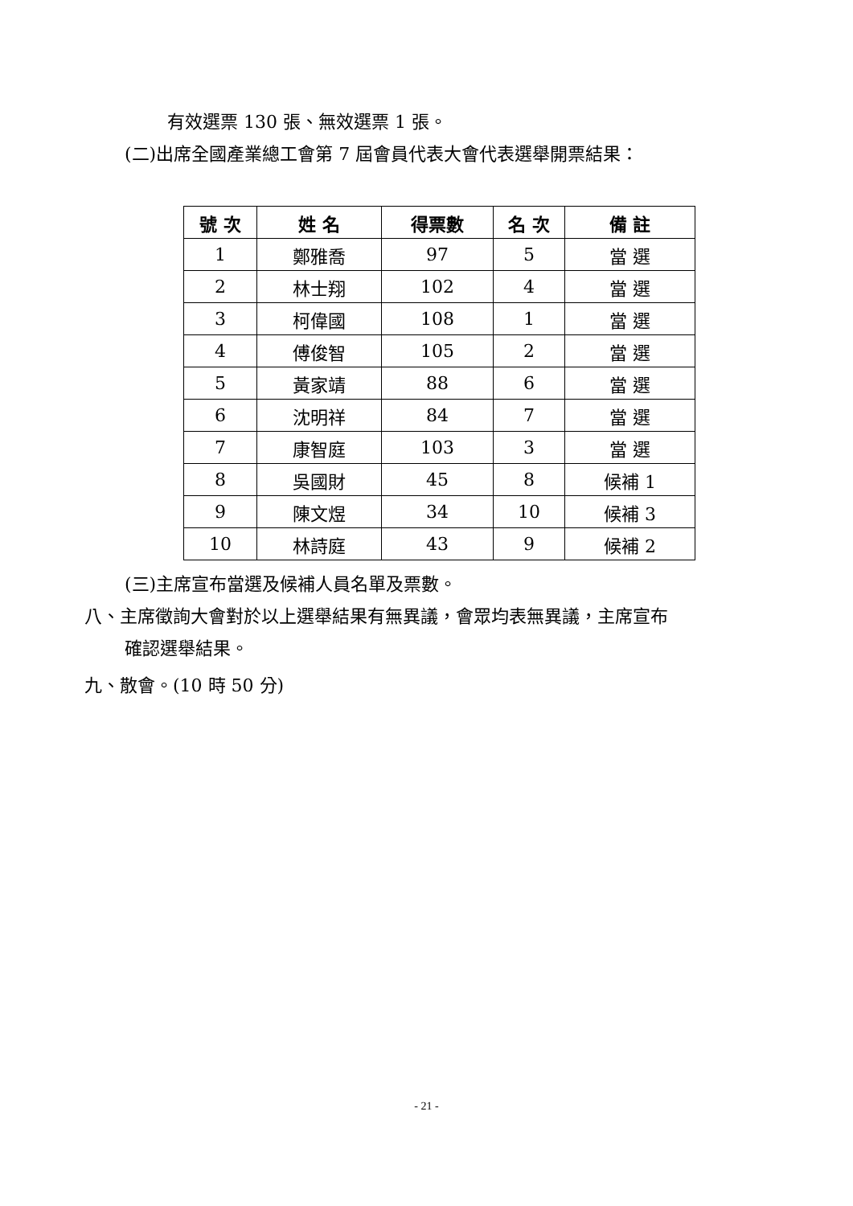有效選票 130 張、無效選票 1 張。
(二)出席全國產業總工會第 7 屆會員代表大會代表選舉開票結果：
| 號 次 | 姓 名 | 得票數 | 名 次 | 備 註 |
| --- | --- | --- | --- | --- |
| 1 | 鄭雅喬 | 97 | 5 | 當 選 |
| 2 | 林士翔 | 102 | 4 | 當 選 |
| 3 | 柯偉國 | 108 | 1 | 當 選 |
| 4 | 傅俊智 | 105 | 2 | 當 選 |
| 5 | 黃家靖 | 88 | 6 | 當 選 |
| 6 | 沈明祥 | 84 | 7 | 當 選 |
| 7 | 康智庭 | 103 | 3 | 當 選 |
| 8 | 吳國財 | 45 | 8 | 候補 1 |
| 9 | 陳文煜 | 34 | 10 | 候補 3 |
| 10 | 林詩庭 | 43 | 9 | 候補 2 |
(三)主席宣布當選及候補人員名單及票數。
八、主席徵詢大會對於以上選舉結果有無異議，會眾均表無異議，主席宣布
確認選舉結果。
九、散會。(10 時 50 分)
- 21 -